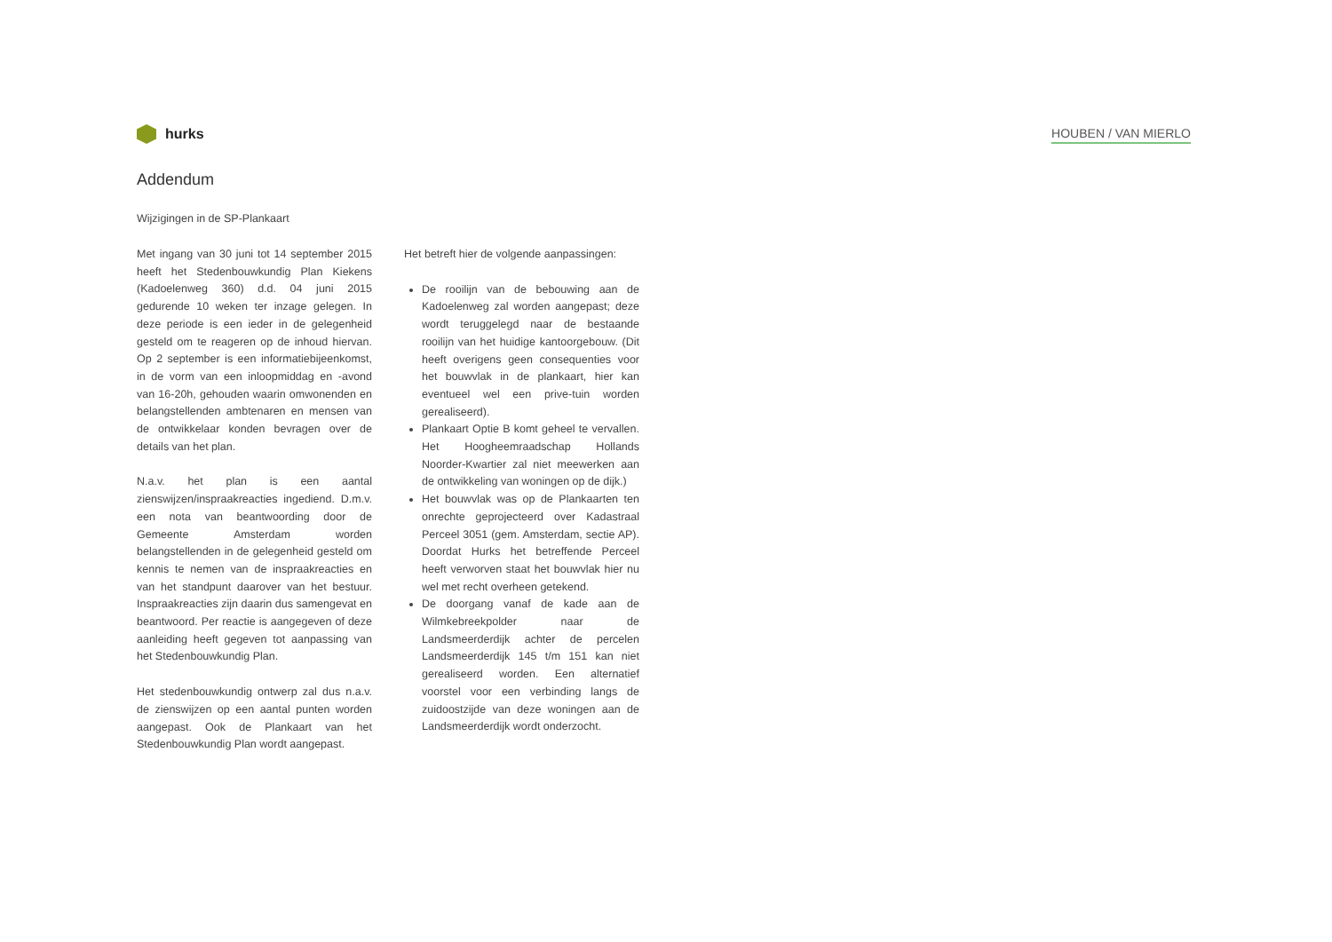hurks
HOUBEN / VAN MIERLO
Addendum
Wijzigingen in de SP-Plankaart
Met ingang van 30 juni tot 14 september 2015 heeft het Stedenbouwkundig Plan Kiekens (Kadoelenweg 360) d.d. 04 juni 2015 gedurende 10 weken ter inzage gelegen. In deze periode is een ieder in de gelegenheid gesteld om te reageren op de inhoud hiervan. Op 2 september is een informatiebijeenkomst, in de vorm van een inloopmiddag en -avond van 16-20h, gehouden waarin omwonenden en belangstellenden ambtenaren en mensen van de ontwikkelaar konden bevragen over de details van het plan.
N.a.v. het plan is een aantal zienswijzen/inspraakreacties ingediend. D.m.v. een nota van beantwoording door de Gemeente Amsterdam worden belangstellenden in de gelegenheid gesteld om kennis te nemen van de inspraakreacties en van het standpunt daarover van het bestuur. Inspraakreacties zijn daarin dus samengevat en beantwoord. Per reactie is aangegeven of deze aanleiding heeft gegeven tot aanpassing van het Stedenbouwkundig Plan.
Het stedenbouwkundig ontwerp zal dus n.a.v. de zienswijzen op een aantal punten worden aangepast. Ook de Plankaart van het Stedenbouwkundig Plan wordt aangepast.
Het betreft hier de volgende aanpassingen:
De rooilijn van de bebouwing aan de Kadoelenweg zal worden aangepast; deze wordt teruggelegd naar de bestaande rooilijn van het huidige kantoorgebouw. (Dit heeft overigens geen consequenties voor het bouwvlak in de plankaart, hier kan eventueel wel een prive-tuin worden gerealiseerd).
Plankaart Optie B komt geheel te vervallen. Het Hoogheemraadschap Hollands Noorder-Kwartier zal niet meewerken aan de ontwikkeling van woningen op de dijk.)
Het bouwvlak was op de Plankaarten ten onrechte geprojecteerd over Kadastraal Perceel 3051 (gem. Amsterdam, sectie AP). Doordat Hurks het betreffende Perceel heeft verworven staat het bouwvlak hier nu wel met recht overheen getekend.
De doorgang vanaf de kade aan de Wilmkebreekpolder naar de Landsmeerderdijk achter de percelen Landsmeerderdijk 145 t/m 151 kan niet gerealiseerd worden. Een alternatief voorstel voor een verbinding langs de zuidoostzijde van deze woningen aan de Landsmeerderdijk wordt onderzocht.